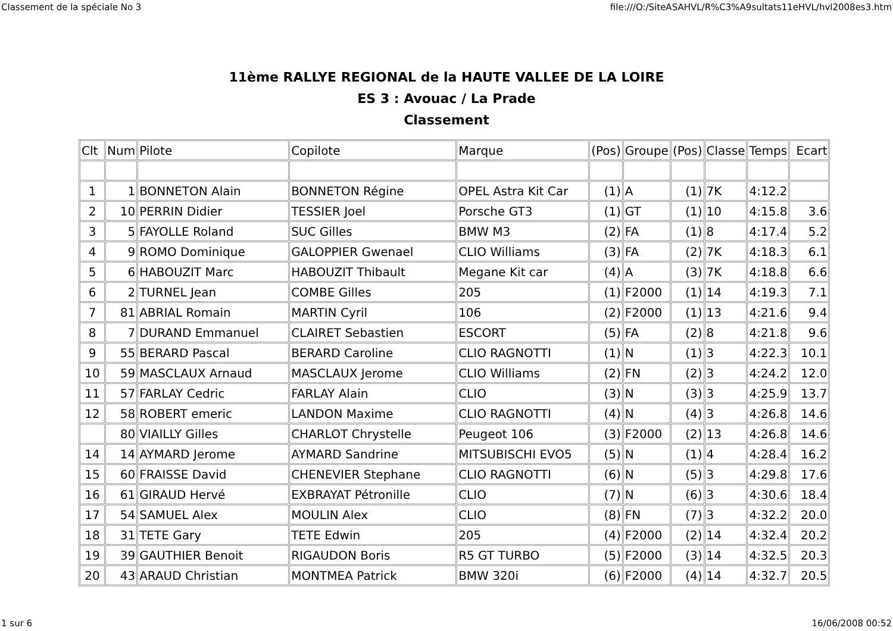Classement de la spéciale No 3 file:///O:/SiteASAHVL/R%C3%A9sultats11eHVL/hvl2008es3.htm
11ème RALLYE REGIONAL de la HAUTE VALLEE DE LA LOIRE
ES 3 : Avouac / La Prade
Classement
| Clt | Num | Pilote | Copilote | Marque | (Pos) | Groupe | (Pos) | Classe | Temps | Ecart |
| --- | --- | --- | --- | --- | --- | --- | --- | --- | --- | --- |
| 1 | 1 | BONNETON Alain | BONNETON Régine | OPEL Astra Kit Car | (1) | A | (1) | 7K | 4:12.2 | |
| 2 | 10 | PERRIN Didier | TESSIER Joel | Porsche GT3 | (1) | GT | (1) | 10 | 4:15.8 | 3.6 |
| 3 | 5 | FAYOLLE Roland | SUC Gilles | BMW M3 | (2) | FA | (1) | 8 | 4:17.4 | 5.2 |
| 4 | 9 | ROMO Dominique | GALOPPIER Gwenael | CLIO Williams | (3) | FA | (2) | 7K | 4:18.3 | 6.1 |
| 5 | 6 | HABOUZIT Marc | HABOUZIT Thibault | Megane Kit car | (4) | A | (3) | 7K | 4:18.8 | 6.6 |
| 6 | 2 | TURNEL Jean | COMBE Gilles | 205 | (1) | F2000 | (1) | 14 | 4:19.3 | 7.1 |
| 7 | 81 | ABRIAL Romain | MARTIN Cyril | 106 | (2) | F2000 | (1) | 13 | 4:21.6 | 9.4 |
| 8 | 7 | DURAND Emmanuel | CLAIRET Sebastien | ESCORT | (5) | FA | (2) | 8 | 4:21.8 | 9.6 |
| 9 | 55 | BERARD Pascal | BERARD Caroline | CLIO RAGNOTTI | (1) | N | (1) | 3 | 4:22.3 | 10.1 |
| 10 | 59 | MASCLAUX Arnaud | MASCLAUX Jerome | CLIO Williams | (2) | FN | (2) | 3 | 4:24.2 | 12.0 |
| 11 | 57 | FARLAY Cedric | FARLAY Alain | CLIO | (3) | N | (3) | 3 | 4:25.9 | 13.7 |
| 12 | 58 | ROBERT emeric | LANDON Maxime | CLIO RAGNOTTI | (4) | N | (4) | 3 | 4:26.8 | 14.6 |
| | 80 | VIAILLY Gilles | CHARLOT Chrystelle | Peugeot 106 | (3) | F2000 | (2) | 13 | 4:26.8 | 14.6 |
| 14 | 14 | AYMARD Jerome | AYMARD Sandrine | MITSUBISCHI EVO5 | (5) | N | (1) | 4 | 4:28.4 | 16.2 |
| 15 | 60 | FRAISSE David | CHENEVIER Stephane | CLIO RAGNOTTI | (6) | N | (5) | 3 | 4:29.8 | 17.6 |
| 16 | 61 | GIRAUD Hervé | EXBRAYAT Pétronille | CLIO | (7) | N | (6) | 3 | 4:30.6 | 18.4 |
| 17 | 54 | SAMUEL Alex | MOULIN Alex | CLIO | (8) | FN | (7) | 3 | 4:32.2 | 20.0 |
| 18 | 31 | TETE Gary | TETE Edwin | 205 | (4) | F2000 | (2) | 14 | 4:32.4 | 20.2 |
| 19 | 39 | GAUTHIER Benoit | RIGAUDON Boris | R5 GT TURBO | (5) | F2000 | (3) | 14 | 4:32.5 | 20.3 |
| 20 | 43 | ARAUD Christian | MONTMEA Patrick | BMW 320i | (6) | F2000 | (4) | 14 | 4:32.7 | 20.5 |
1 sur 6 16/06/2008 00:52